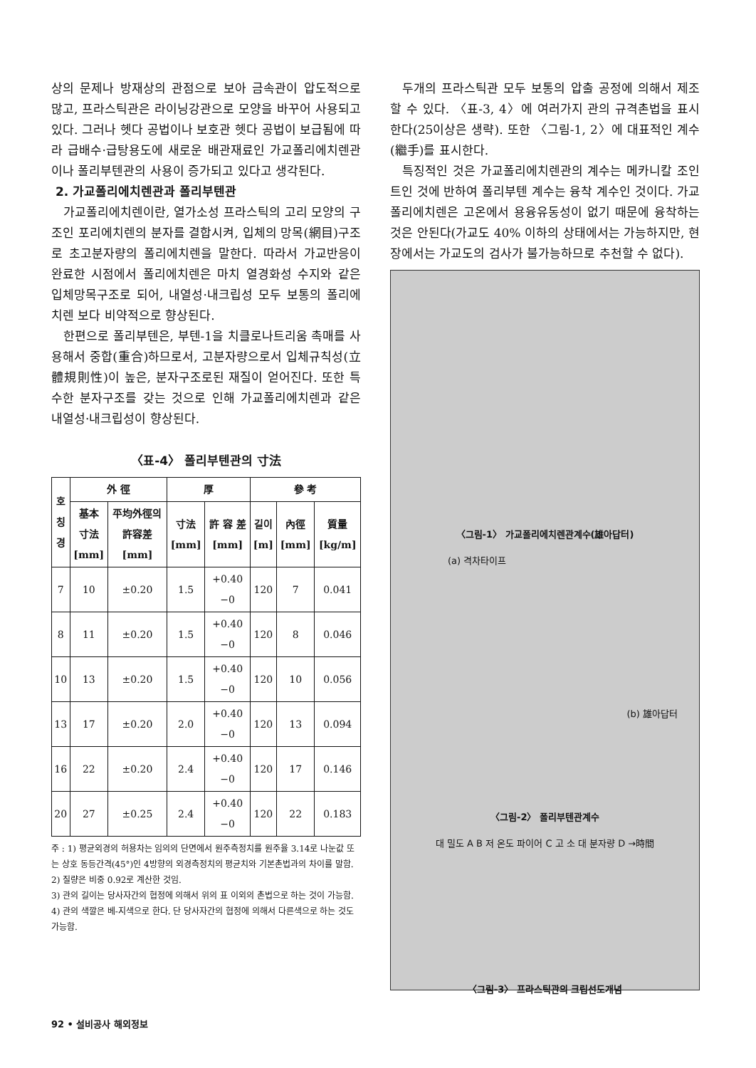상의 문제나 방재상의 관점으로 보아 금속관이 압도적으로 많고, 프라스틱관은 라이닝강관으로 모양을 바꾸어 사용되고 있다. 그러나 헷다 공법이나 보호관 헷다 공법이 보급됨에 따라 급배수·급탕용도에 새로운 배관재료인 가교폴리에치렌관이나 폴리부텐관의 사용이 증가되고 있다고 생각된다.
2. 가교폴리에치렌관과 폴리부텐관
가교폴리에치렌이란, 열가소성 프라스틱의 고리 모양의 구조인 포리에치렌의 분자를 결합시켜, 입체의 망목(網目)구조로 초고분자량의 폴리에치렌을 말한다. 따라서 가교반응이 완료한 시점에서 폴리에치렌은 마치 열경화성 수지와 같은 입체망목구조로 되어, 내열성·내크립성 모두 보통의 폴리에치렌 보다 비약적으로 향상된다.
한편으로 폴리부텐은, 부텐-1을 치클로나트리움 촉매를 사용해서 중합(重合)하므로서, 고분자량으로서 입체규칙성(立體規則性)이 높은, 분자구조로된 재질이 얻어진다. 또한 특수한 분자구조를 갖는 것으로 인해 가교폴리에치렌과 같은 내열성·내크립성이 향상된다.
〈표-4〉 폴리부텐관의 寸法
| 호 칭 경 | 外 徑 | | 厚 | | 參 考 | | |
| --- | --- | --- | --- | --- | --- | --- | --- |
| | 基本 寸法 [mm] | 平均外徑의 許容差 [mm] | 寸法 [mm] | 許 容 差 [mm] | 길이 [m] | 內徑 [mm] | 質量 [kg/m] |
| 7 | 10 | ±0.20 | 1.5 | +0.40 −0 | 120 | 7 | 0.041 |
| 8 | 11 | ±0.20 | 1.5 | +0.40 −0 | 120 | 8 | 0.046 |
| 10 | 13 | ±0.20 | 1.5 | +0.40 −0 | 120 | 10 | 0.056 |
| 13 | 17 | ±0.20 | 2.0 | +0.40 −0 | 120 | 13 | 0.094 |
| 16 | 22 | ±0.20 | 2.4 | +0.40 −0 | 120 | 17 | 0.146 |
| 20 | 27 | ±0.25 | 2.4 | +0.40 −0 | 120 | 22 | 0.183 |
주 : 1) 평균외경의 허용차는 임의의 단면에서 원주측정치를 원주율 3.14로 나눈값 또는 상호 동등간격(45°)인 4방향의 외경측정치의 평균치와 기본촌법과의 차이를 말함.
2) 질량은 비중 0.92로 계산한 것임.
3) 관의 길이는 당사자간의 협정에 의해서 위의 표 이외의 촌법으로 하는 것이 가능함.
4) 관의 색깔은 베-지색으로 한다. 단 당사자간의 협정에 의해서 다른색으로 하는 것도 가능함.
두개의 프라스틱관 모두 보통의 압출 공정에 의해서 제조할 수 있다. 〈표-3, 4〉에 여러가지 관의 규격촌법을 표시한다(25이상은 생략). 또한 〈그림-1, 2〉에 대표적인 계수(繼手)를 표시한다.
특징적인 것은 가교폴리에치렌관의 계수는 메카니칼 조인트인 것에 반하여 폴리부텐 계수는 융착 계수인 것이다. 가교폴리에치렌은 고온에서 용융유동성이 없기 때문에 융착하는 것은 안된다(가교도 40% 이하의 상태에서는 가능하지만, 현장에서는 가교도의 검사가 불가능하므로 추천할 수 없다).
〈그림-1〉 가교폴리에치렌관계수(雄아답터)
(a) 격차타이프
(b) 雄아답터
〈그림-2〉 폴리부텐관계수
대 밀도 A B 저 온도 파이어 C 고 소 대 분자량 D →時間
〈그림-3〉 프라스틱관의 크립선도개념
92 • 설비공사 해외정보